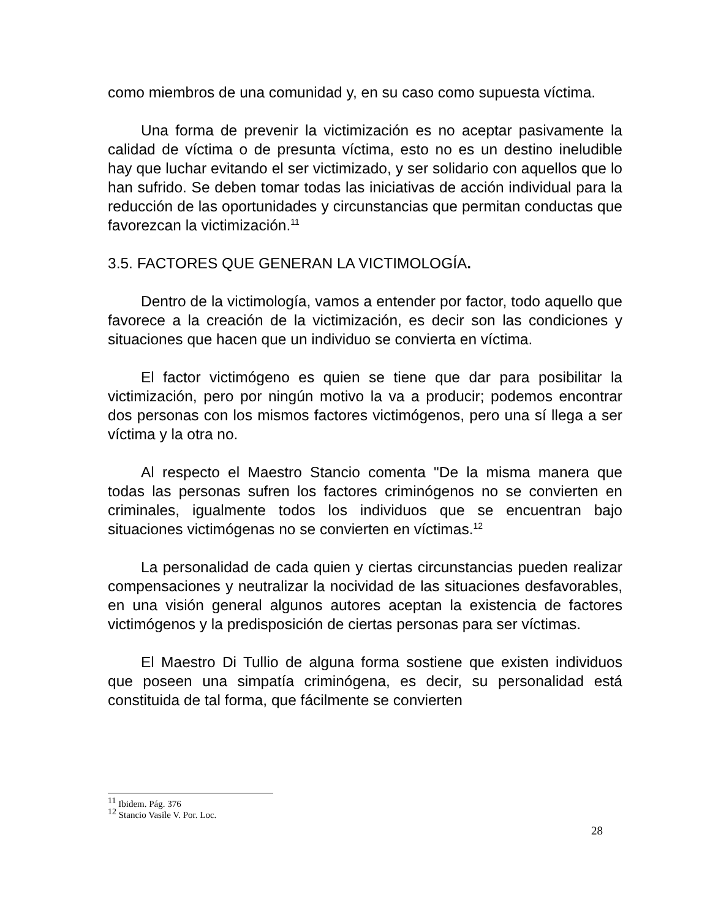como miembros de una comunidad y, en su caso como supuesta víctima.
Una forma de prevenir la victimización es no aceptar pasivamente la calidad de víctima o de presunta víctima, esto no es un destino ineludible hay que luchar evitando el ser victimizado, y ser solidario con aquellos que lo han sufrido. Se deben tomar todas las iniciativas de acción individual para la reducción de las oportunidades y circunstancias que permitan conductas que favorezcan la victimización.<sup>11</sup>
3.5. FACTORES QUE GENERAN LA VICTIMOLOGÍA.
Dentro de la victimología, vamos a entender por factor, todo aquello que favorece a la creación de la victimización, es decir son las condiciones y situaciones que hacen que un individuo se convierta en víctima.
El factor victimógeno es quien se tiene que dar para posibilitar la victimización, pero por ningún motivo la va a producir; podemos encontrar dos personas con los mismos factores victimógenos, pero una sí llega a ser víctima y la otra no.
Al respecto el Maestro Stancio comenta "De la misma manera que todas las personas sufren los factores criminógenos no se convierten en criminales, igualmente todos los individuos que se encuentran bajo situaciones victimógenas no se convierten en víctimas.<sup>12</sup>
La personalidad de cada quien y ciertas circunstancias pueden realizar compensaciones y neutralizar la nocividad de las situaciones desfavorables, en una visión general algunos autores aceptan la existencia de factores victimógenos y la predisposición de ciertas personas para ser víctimas.
El Maestro Di Tullio de alguna forma sostiene que existen individuos que poseen una simpatía criminógena, es decir, su personalidad está constituida de tal forma, que fácilmente se convierten
<sup>11</sup> Ibidem. Pág. 376
<sup>12</sup> Stancio Vasile V. Por. Loc.
28